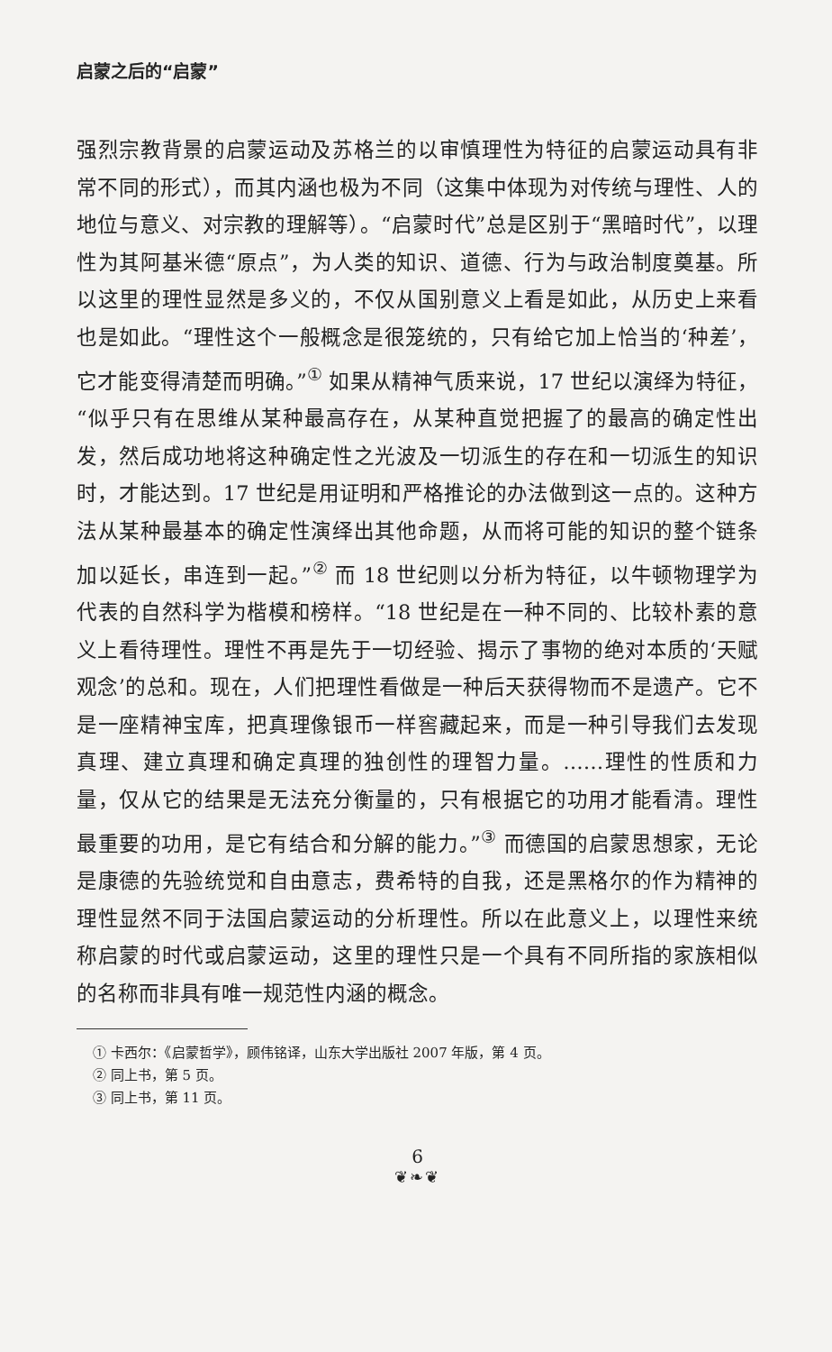启蒙之后的“启蒙”
强烈宗教背景的启蒙运动及苏格兰的以审慎理性为特征的启蒙运动具有非常不同的形式），而其内涵也极为不同（这集中体现为对传统与理性、人的地位与意义、对宗教的理解等）。“启蒙时代”总是区别于“黑暗时代”，以理性为其阿基米德“原点”，为人类的知识、道德、行为与政治制度奠基。所以这里的理性显然是多义的，不仅从国别意义上看是如此，从历史上来看也是如此。“理性这个一般概念是很笼统的，只有给它加上恰当的‘种差’，它才能变得清楚而明确。”<sup>①</sup> 如果从精神气质来说，17 世纪以演绎为特征，“似乎只有在思维从某种最高存在，从某种直觉把握了的最高的确定性出发，然后成功地将这种确定性之光波及一切派生的存在和一切派生的知识时，才能达到。17 世纪是用证明和严格推论的办法做到这一点的。这种方法从某种最基本的确定性演绎出其他命题，从而将可能的知识的整个链条加以延长，串连到一起。”<sup>②</sup> 而 18 世纪则以分析为特征，以牛顿物理学为代表的自然科学为楷模和榜样。“18 世纪是在一种不同的、比较朴素的意义上看待理性。理性不再是先于一切经验、揭示了事物的绝对本质的‘天赋观念’的总和。现在，人们把理性看做是一种后天获得物而不是遗产。它不是一座精神宝库，把真理像银币一样窖藏起来，而是一种引导我们去发现真理、建立真理和确定真理的独创性的理智力量。……理性的性质和力量，仅从它的结果是无法充分衡量的，只有根据它的功用才能看清。理性最重要的功用，是它有结合和分解的能力。”<sup>③</sup> 而德国的启蒙思想家，无论是康德的先验统觉和自由意志，费希特的自我，还是黑格尔的作为精神的理性显然不同于法国启蒙运动的分析理性。所以在此意义上，以理性来统称启蒙的时代或启蒙运动，这里的理性只是一个具有不同所指的家族相似的名称而非具有唯一规范性内涵的概念。
① 卡西尔：《启蒙哲学》，顾伟铭译，山东大学出版社 2007 年版，第 4 页。
② 同上书，第 5 页。
③ 同上书，第 11 页。
6
❦❧❦